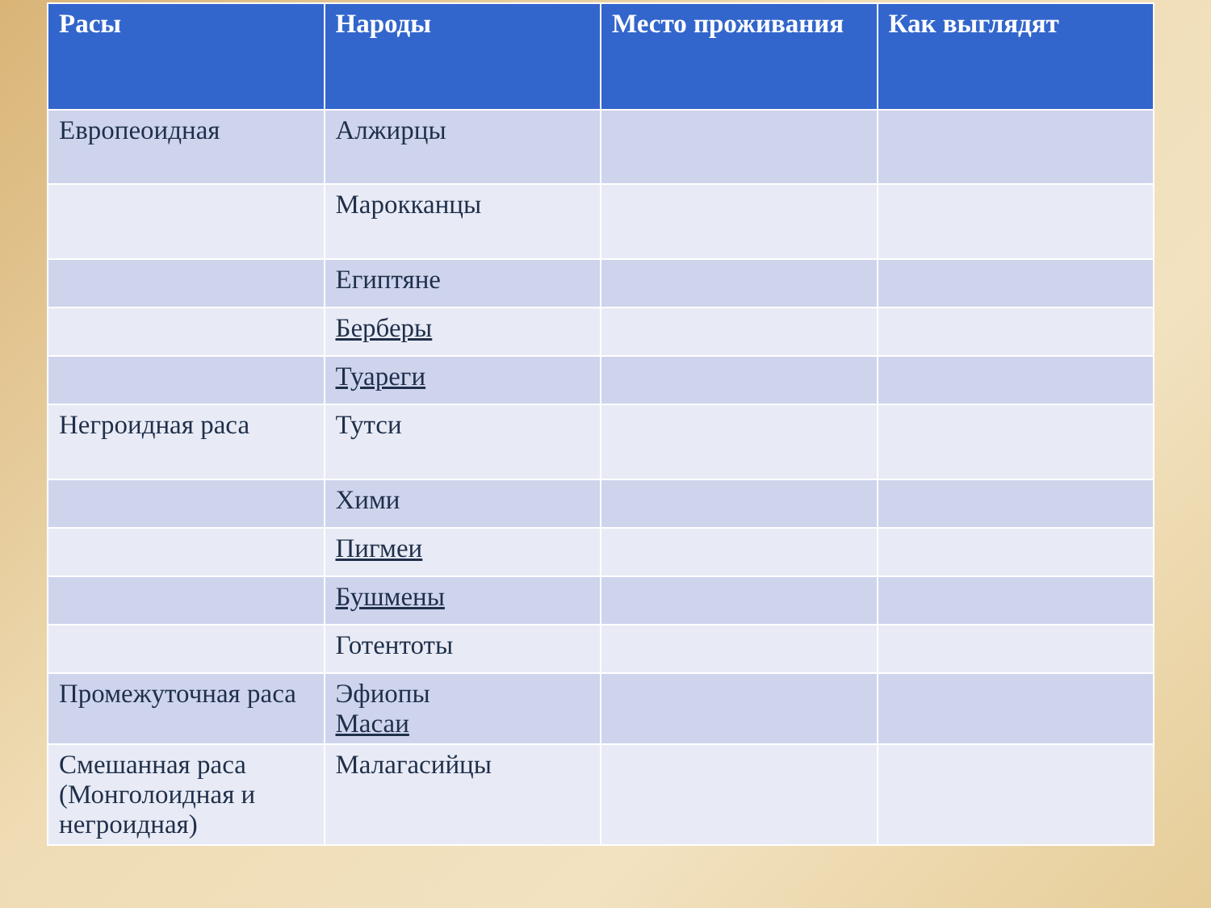| Расы | Народы | Место проживания | Как выглядят |
| --- | --- | --- | --- |
| Европеоидная | Алжирцы | | |
| | Марокканцы | | |
| | Египтяне | | |
| | Берберы | | |
| | Туареги | | |
| Негроидная раса | Тутси | | |
| | Хими | | |
| | Пигмеи | | |
| | Бушмены | | |
| | Готентоты | | |
| Промежуточная раса | Эфиопы Масаи | | |
| Смешанная раса (Монголоидная и негроидная) | Малагасийцы | | |